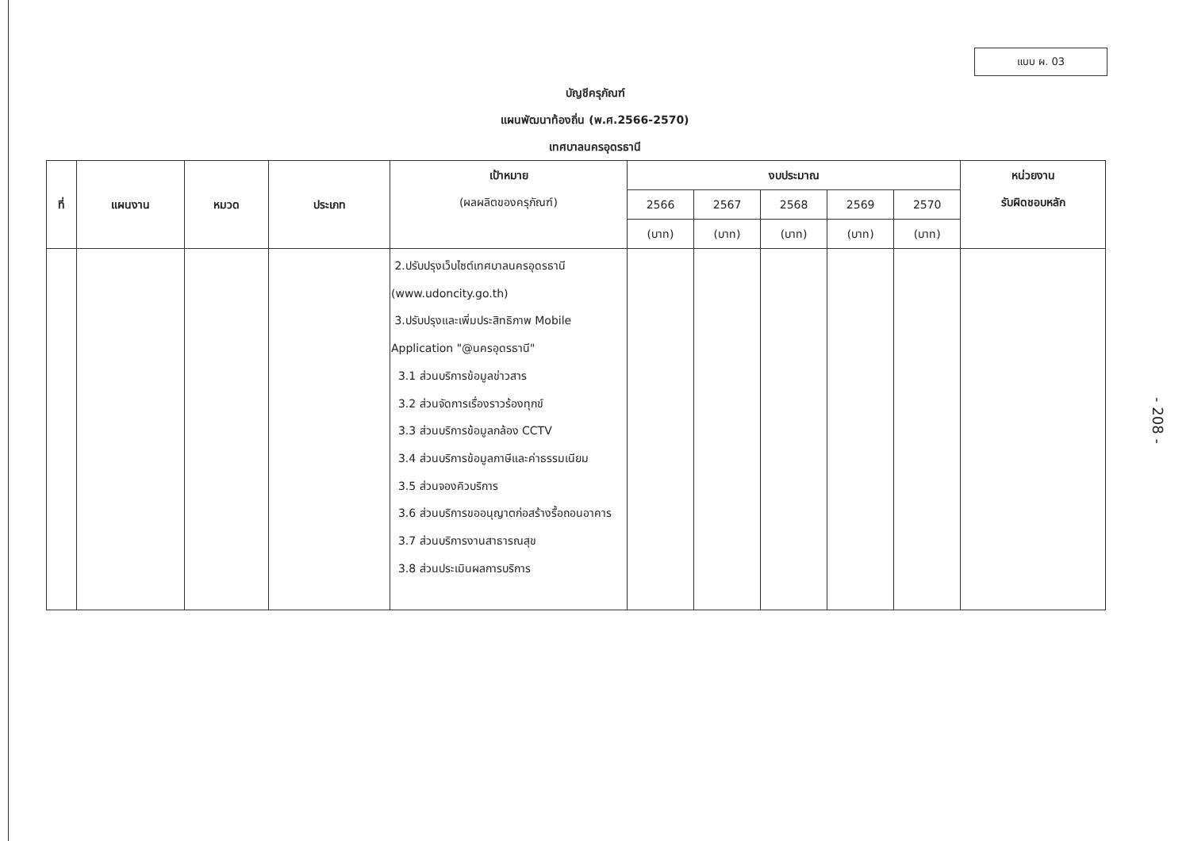แบบ ผ. 03
บัญชีครุภัณฑ์
แผนพัฒนาท้องถิ่น (พ.ศ.2566-2570)
เทศบาลนครอุดรธานี
| ที่ | แผนงาน | หมวด | ประเภท | เป้าหมาย (ผลผลิตของครุภัณฑ์) | งบประมาณ | | | | | หน่วยงาน รับผิดชอบหลัก |
| --- | --- | --- | --- | --- | --- | --- | --- | --- | --- | --- |
| | | | | | 2566 | 2567 | 2568 | 2569 | 2570 | |
| | | | | | (บาท) | (บาท) | (บาท) | (บาท) | (บาท) | |
| | | | | 2.ปรับปรุงเว็บไซต์เทศบาลนครอุดรธานี (www.udoncity.go.th) 3.ปรับปรุงและเพิ่มประสิทธิภาพ Mobile Application "@นครอุดรธานี" 3.1 ส่วนบริการข้อมูลข่าวสาร 3.2 ส่วนจัดการเรื่องราวร้องทุกข์ 3.3 ส่วนบริการข้อมูลกล้อง CCTV 3.4 ส่วนบริการข้อมูลภาษีและค่าธรรมเนียม 3.5 ส่วนจองคิวบริการ 3.6 ส่วนบริการขออนุญาตก่อสร้างรื้อถอนอาคาร 3.7 ส่วนบริการงานสาธารณสุข 3.8 ส่วนประเมินผลการบริการ | | | | | | |
- 208 -